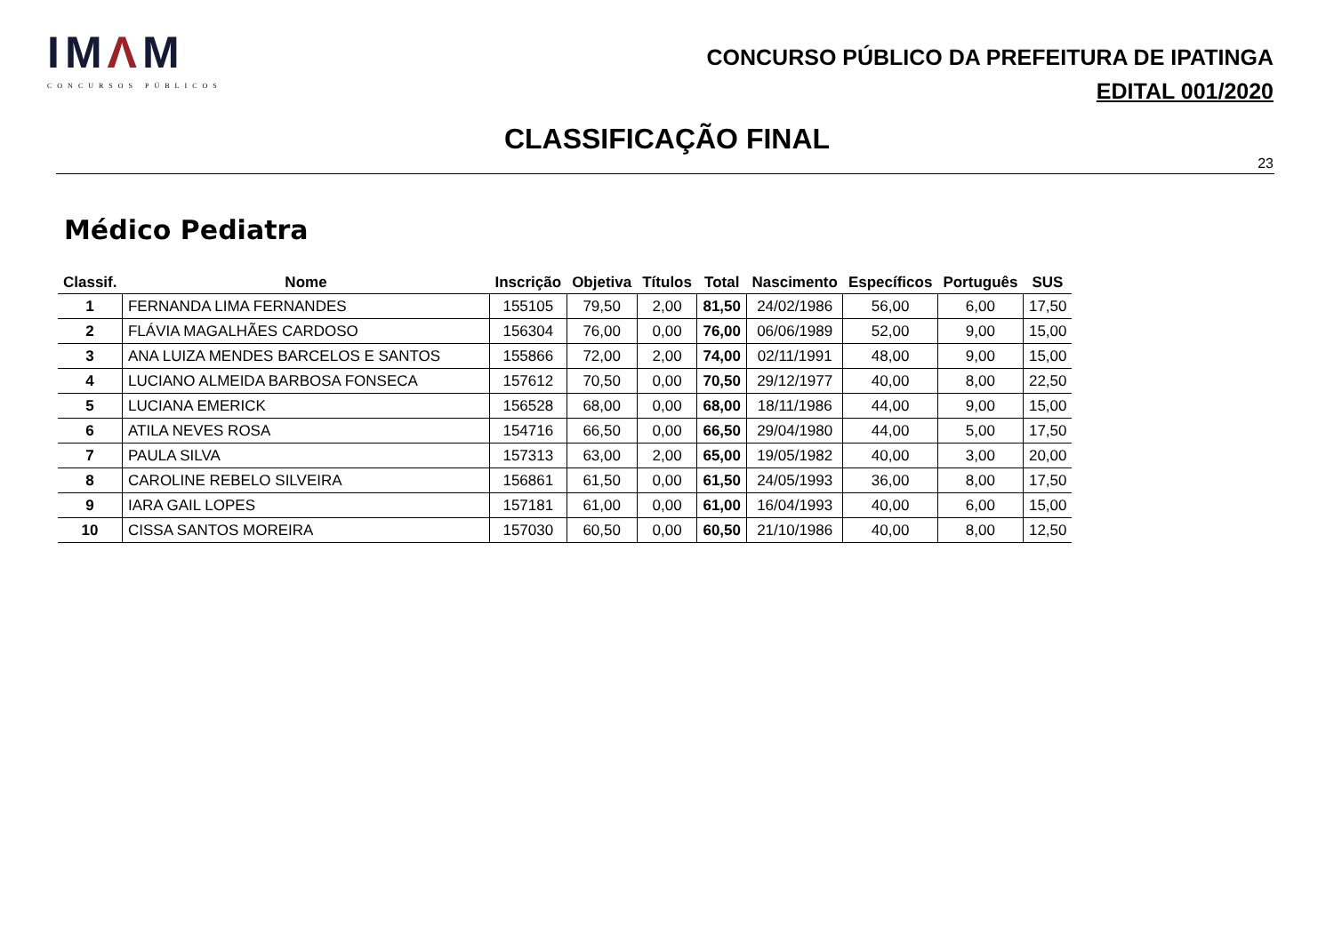IMΛM
CONCURSOS PÚBLICOS
CONCURSO PÚBLICO DA PREFEITURA DE IPATINGA
EDITAL 001/2020
CLASSIFICAÇÃO FINAL
23
Médico Pediatra
| Classif. | Nome | Inscrição | Objetiva | Títulos | Total | Nascimento | Específicos | Português | SUS |
| --- | --- | --- | --- | --- | --- | --- | --- | --- | --- |
| 1 | FERNANDA LIMA FERNANDES | 155105 | 79,50 | 2,00 | 81,50 | 24/02/1986 | 56,00 | 6,00 | 17,50 |
| 2 | FLÁVIA MAGALHÃES CARDOSO | 156304 | 76,00 | 0,00 | 76,00 | 06/06/1989 | 52,00 | 9,00 | 15,00 |
| 3 | ANA LUIZA MENDES BARCELOS E SANTOS | 155866 | 72,00 | 2,00 | 74,00 | 02/11/1991 | 48,00 | 9,00 | 15,00 |
| 4 | LUCIANO ALMEIDA BARBOSA FONSECA | 157612 | 70,50 | 0,00 | 70,50 | 29/12/1977 | 40,00 | 8,00 | 22,50 |
| 5 | LUCIANA EMERICK | 156528 | 68,00 | 0,00 | 68,00 | 18/11/1986 | 44,00 | 9,00 | 15,00 |
| 6 | ATILA NEVES ROSA | 154716 | 66,50 | 0,00 | 66,50 | 29/04/1980 | 44,00 | 5,00 | 17,50 |
| 7 | PAULA SILVA | 157313 | 63,00 | 2,00 | 65,00 | 19/05/1982 | 40,00 | 3,00 | 20,00 |
| 8 | CAROLINE REBELO SILVEIRA | 156861 | 61,50 | 0,00 | 61,50 | 24/05/1993 | 36,00 | 8,00 | 17,50 |
| 9 | IARA GAIL LOPES | 157181 | 61,00 | 0,00 | 61,00 | 16/04/1993 | 40,00 | 6,00 | 15,00 |
| 10 | CISSA SANTOS MOREIRA | 157030 | 60,50 | 0,00 | 60,50 | 21/10/1986 | 40,00 | 8,00 | 12,50 |